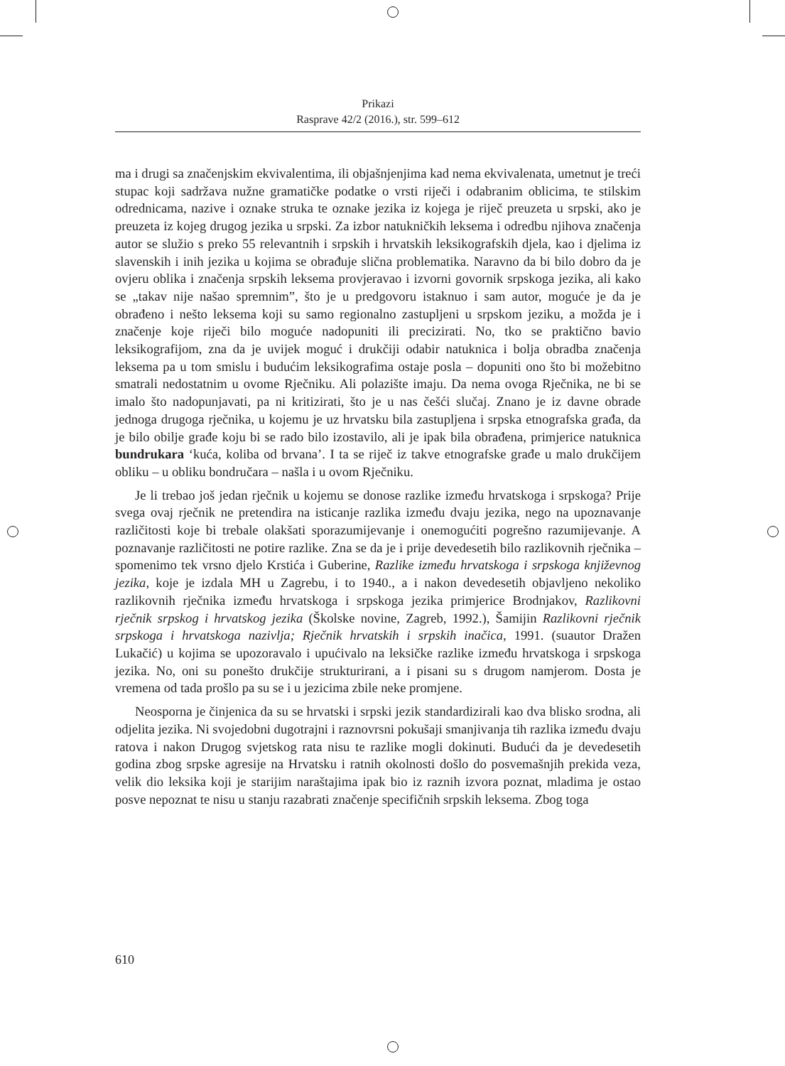Prikazi
Rasprave 42/2 (2016.), str. 599–612
ma i drugi sa značenjskim ekvivalentima, ili objašnjenjima kad nema ekvivalenata, umetnut je treći stupac koji sadržava nužne gramatičke podatke o vrsti riječi i odabranim oblicima, te stilskim odrednicama, nazive i oznake struka te oznake jezika iz kojega je riječ preuzeta u srpski, ako je preuzeta iz kojeg drugog jezika u srpski. Za izbor natukničkih leksema i odredbu njihova značenja autor se služio s preko 55 relevantnih i srpskih i hrvatskih leksikografskih djela, kao i djelima iz slavenskih i inih jezika u kojima se obrađuje slična problematika. Naravno da bi bilo dobro da je ovjeru oblika i značenja srpskih leksema provjeravao i izvorni govornik srpskoga jezika, ali kako se „takav nije našao spremnim”, što je u predgovoru istaknuo i sam autor, moguće je da je obrađeno i nešto leksema koji su samo regionalno zastupljeni u srpskom jeziku, a možda je i značenje koje riječi bilo moguće nadopuniti ili precizirati. No, tko se praktično bavio leksikografijom, zna da je uvijek moguć i drukčiji odabir natuknica i bolja obradba značenja leksema pa u tom smislu i budućim leksikografima ostaje posla – dopuniti ono što bi možebitno smatrali nedostatnim u ovome Rječniku. Ali polazište imaju. Da nema ovoga Rječnika, ne bi se imalo što nadopunjavati, pa ni kritizirati, što je u nas češći slučaj. Znano je iz davne obrade jednoga drugoga rječnika, u kojemu je uz hrvatsku bila zastupljena i srpska etnografska građa, da je bilo obilje građe koju bi se rado bilo izostavilo, ali je ipak bila obrađena, primjerice natuknica bundrukara ‘kuća, koliba od brvana’. I ta se riječ iz takve etnografske građe u malo drukčijem obliku – u obliku bondručara – našla i u ovom Rječniku.
Je li trebao još jedan rječnik u kojemu se donose razlike između hrvatskoga i srpskoga? Prije svega ovaj rječnik ne pretendira na isticanje razlika između dvaju jezika, nego na upoznavanje različitosti koje bi trebale olakšati sporazumijevanje i onemogućiti pogrešno razumijevanje. A poznavanje različitosti ne potire razlike. Zna se da je i prije devedesetih bilo razlikovnih rječnika – spomenimo tek vrsno djelo Krstića i Guberine, Razlike između hrvatskoga i srpskoga književnog jezika, koje je izdala MH u Zagrebu, i to 1940., a i nakon devedesetih objavljeno nekoliko razlikovnih rječnika između hrvatskoga i srpskoga jezika primjerice Brodnjakov, Razlikovni rječnik srpskog i hrvatskog jezika (Školske novine, Zagreb, 1992.), Šamijin Razlikovni rječnik srpskoga i hrvatskoga nazivlja; Rječnik hrvatskih i srpskih inačica, 1991. (suautor Dražen Lukačić) u kojima se upozoravalo i upućivalo na leksičke razlike između hrvatskoga i srpskoga jezika. No, oni su ponešto drukčije strukturirani, a i pisani su s drugom namjerom. Dosta je vremena od tada prošlo pa su se i u jezicima zbile neke promjene.
Neosporna je činjenica da su se hrvatski i srpski jezik standardizirali kao dva blisko srodna, ali odjelita jezika. Ni svojedobni dugotrajni i raznovrsni pokušaji smanjivanja tih razlika između dvaju ratova i nakon Drugog svjetskog rata nisu te razlike mogli dokinuti. Budući da je devedesetih godina zbog srpske agresije na Hrvatsku i ratnih okolnosti došlo do posvemašnjih prekida veza, velik dio leksika koji je starijim naraštajima ipak bio iz raznih izvora poznat, mladima je ostao posve nepoznat te nisu u stanju razabrati značenje specifičnih srpskih leksema. Zbog toga
610